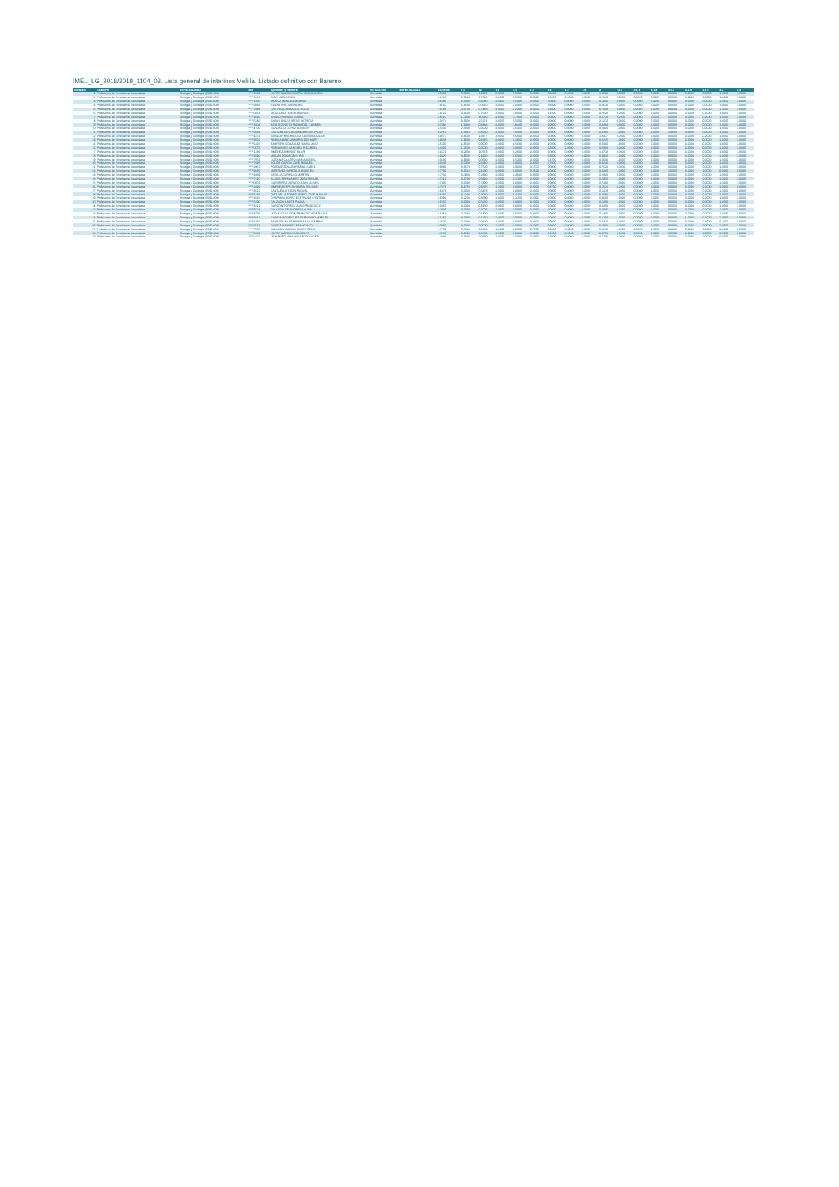IMEL_LG_2018/2019_1104_03. Lista general de interinos Melilla. Listado definitivo con Baremo
| NORDEN | CUERPO | ESPECIALIDAD | DNI | Apellidos y Nombre | SITUACION | ESPECIALIDAD | BAREMO | T1 | T2 | T3 | 1.1 | 1.2 | 1.3 | 1.4 | 1.5 | 2 | T3.1 | 3.1.1 | 3.1.2 | 3.1.3 | 3.1.4 | 3.1.5 | 3.2 | 3.3 |
| --- | --- | --- | --- | --- | --- | --- | --- | --- | --- | --- | --- | --- | --- | --- | --- | --- | --- | --- | --- | --- | --- | --- | --- | --- |
| 1 | Profesores de Enseñanza Secundaria | Biologia y Geologia (0590-008) | *****6203 | LOPEZ MARCOS MARIA INMACULADA | Admitida | | 8.5960 | 5.5000 | 1.0960 | 2.0000 | 5.5000 | 0.0000 | 0.0000 | 0.0000 | 0.0000 | 1.0960 | 0.0000 | 0.0000 | 0.0000 | 0.0000 | 0.0000 | 0.0000 | 1.0000 | 1.0000 |
| 2 | Profesores de Enseñanza Secundaria | Biologia y Geologia (0590-008) | *****1421 | RIOS MORA JUAN | Admitida | | 8.2610 | 5.5000 | 0.7610 | 2.0000 | 5.5000 | 0.0000 | 0.0000 | 0.0000 | 0.0000 | 0.7610 | 0.0000 | 0.0000 | 0.0000 | 0.0000 | 0.0000 | 0.0000 | 1.0000 | 1.0000 |
| 3 | Profesores de Enseñanza Secundaria | Biologia y Geologia (0590-008) | *****1955 | MUÑOZ MENDEZ MARINA | Admitida | | 8.1080 | 5.5000 | 0.6080 | 2.0000 | 5.5000 | 0.0000 | 0.0000 | 0.0000 | 0.0000 | 0.6080 | 0.0000 | 0.0000 | 0.0000 | 0.0000 | 0.0000 | 0.0000 | 1.0000 | 1.0000 |
| 4 | Profesores de Enseñanza Secundaria | Biologia y Geologia (0590-008) | *****6033 | AZNAR BROTON NURIA | Admitida | | 7.9110 | 5.8500 | 0.0610 | 2.0000 | 2.0000 | 0.0000 | 3.8500 | 0.0000 | 0.0000 | 0.0610 | 0.0000 | 0.0000 | 0.0000 | 0.0000 | 0.0000 | 0.0000 | 1.0000 | 1.0000 |
| 5 | Profesores de Enseñanza Secundaria | Biologia y Geologia (0590-008) | *****7094 | CASTRO CARRASCO JESÚS | Admitida | | 7.3130 | 4.5700 | 0.7430 | 2.0000 | 4.2200 | 0.0000 | 0.3500 | 0.0000 | 0.0000 | 0.7430 | 0.0000 | 0.0000 | 0.0000 | 0.0000 | 0.0000 | 0.0000 | 1.0000 | 1.0000 |
| 6 | Profesores de Enseñanza Secundaria | Biologia y Geologia (0590-008) | *****0463 | MOSCOSO TEJERO MANUEL | Admitida | | 6.9120 | 4.1500 | 0.7620 | 2.0000 | 1.0000 | 0.0000 | 3.1500 | 0.0000 | 0.0000 | 0.7620 | 0.2000 | 0.0000 | 0.0000 | 0.0000 | 0.0000 | 0.2000 | 1.0000 | 1.0000 |
| 7 | Profesores de Enseñanza Secundaria | Biologia y Geologia (0590-008) | *****3592 | ARNAU FARNOS ISABEL | Admitida | | 6.8110 | 1.7400 | 3.0710 | 2.0000 | 1.7400 | 0.0000 | 0.0000 | 0.0000 | 0.0000 | 3.0710 | 0.2000 | 0.0000 | 0.0000 | 0.0000 | 0.0000 | 0.2000 | 1.0000 | 1.0000 |
| 8 | Profesores de Enseñanza Secundaria | Biologia y Geologia (0590-008) | *****5246 | AMAYA AVILES IRENE PATRICIA | Admitida | | 5.0274 | 0.5000 | 2.5274 | 2.0000 | 0.5000 | 0.0000 | 0.0000 | 0.0000 | 0.0000 | 2.5274 | 0.0000 | 0.0000 | 0.0000 | 0.0000 | 0.0000 | 0.0000 | 1.0000 | 1.0000 |
| 9 | Profesores de Enseñanza Secundaria | Biologia y Geologia (0590-008) | *****1604 | BENITEZ NIETO MARIA DEL CARMEN | Admitida | | 4.7884 | 1.9400 | 0.8484 | 2.0000 | 1.9400 | 0.0000 | 0.0000 | 0.0000 | 0.0000 | 0.8484 | 0.0000 | 0.0000 | 0.0000 | 0.0000 | 0.0000 | 0.0000 | 1.0000 | 1.0000 |
| 10 | Profesores de Enseñanza Secundaria | Biologia y Geologia (0590-008) | *****4700 | GONZÁLEZ LÓPEZ AGUSTÍN | Admitida | | 4.5300 | 2.5300 | 0.0000 | 2.0000 | 2.5300 | 0.0000 | 0.0000 | 0.0000 | 0.0000 | 0.0000 | 1.0000 | 0.0000 | 1.0000 | 0.0000 | 0.0000 | 0.0000 | 1.0000 | 1.0000 |
| 11 | Profesores de Enseñanza Secundaria | Biologia y Geologia (0590-008) | *****9484 | CASTAÑEDA OJEDA MARIA DEL PILAR | Admitida | | 4.2210 | 1.3950 | 0.8260 | 2.0000 | 1.3500 | 0.0450 | 0.0000 | 0.0000 | 0.0000 | 0.8260 | 1.0000 | 0.0000 | 1.0000 | 1.0000 | 0.0000 | 0.0000 | 1.0000 | 1.0000 |
| 12 | Profesores de Enseñanza Secundaria | Biologia y Geologia (0590-008) | *****4371 | AMADOR RODRIGUEZ SANTIAGO JOSE | Admitida | | 3.9877 | 0.6500 | 1.3377 | 2.0000 | 0.6500 | 0.0000 | 0.0000 | 0.0000 | 0.0000 | 1.3377 | 0.2000 | 0.0000 | 0.0000 | 0.0000 | 0.0000 | 0.2000 | 1.0000 | 1.0000 |
| 13 | Profesores de Enseñanza Secundaria | Biologia y Geologia (0590-008) | *****8552 | PARIS ALMECIJA MARIA DEL MAR | Admitida | | 3.9845 | 1.1600 | 0.8245 | 2.0000 | 0.1100 | 0.0000 | 1.0500 | 0.0000 | 0.0000 | 0.8245 | 1.0000 | 0.0000 | 1.0000 | 0.0000 | 0.0000 | 0.0000 | 1.0000 | 1.0000 |
| 14 | Profesores de Enseñanza Secundaria | Biologia y Geologia (0590-008) | *****6497 | BARRERA GONZÁLEZ MARÍA JOSÉ | Admitida | | 3.5500 | 1.5500 | 0.0000 | 2.0000 | 0.5000 | 0.0000 | 1.0500 | 0.0000 | 0.0000 | 0.0000 | 1.0000 | 0.0000 | 0.0000 | 0.0000 | 0.0000 | 0.2000 | 1.0000 | 1.0000 |
| 16 | Profesores de Enseñanza Secundaria | Biologia y Geologia (0590-008) | *****0675 | FERNANDEZ SANCHEZ RICARDO | Admitida | | 3.4600 | 1.4600 | 0.0000 | 2.0000 | 0.0600 | 0.0000 | 0.3500 | 1.0500 | 0.0000 | 0.0000 | 0.0000 | 0.0000 | 0.0000 | 0.0000 | 0.0000 | 0.0000 | 1.0000 | 1.0000 |
| 17 | Profesores de Enseñanza Secundaria | Biologia y Geologia (0590-008) | *****1486 | JIMENEZ JIMENEZ PILAR | Admitida | | 3.3573 | 0.2800 | 1.0773 | 2.0000 | 0.2800 | 0.0000 | 0.0000 | 0.0000 | 0.0000 | 1.0773 | 0.0000 | 0.0000 | 0.0000 | 0.0000 | 0.0000 | 0.0000 | 1.0000 | 1.0000 |
| 18 | Profesores de Enseñanza Secundaria | Biologia y Geologia (0590-008) | *****3590 | MILLAN DOÑA CRISTINA | Admitida | | 3.3420 | 0.8500 | 0.4920 | 2.0000 | 0.5000 | 0.0000 | 0.3500 | 0.0000 | 0.0000 | 0.4920 | 1.0000 | 0.0000 | 1.0000 | 0.0000 | 0.0000 | 0.2000 | 1.0000 | 1.0000 |
| 19 | Profesores de Enseñanza Secundaria | Biologia y Geologia (0590-008) | *****7951 | COTAINA CASTRO MARIA ISABEL | Admitida | | 3.0590 | 0.9900 | 0.0690 | 2.0000 | 0.5200 | 0.0000 | 0.4700 | 0.0000 | 0.0000 | 0.0690 | 1.0000 | 0.0000 | 0.0000 | 0.0000 | 0.0000 | 0.0000 | 1.0000 | 1.0000 |
| 20 | Profesores de Enseñanza Secundaria | Biologia y Geologia (0590-008) | *****7695 | SOLER GARCIA JOSE MANUEL | Admitida | | 3.0240 | 0.7000 | 0.3240 | 2.0000 | 0.0000 | 0.0000 | 0.7000 | 0.0000 | 0.0000 | 0.3240 | 0.0000 | 0.0000 | 0.0000 | 0.0000 | 0.0000 | 0.0000 | 1.0000 | 1.0000 |
| 21 | Profesores de Enseñanza Secundaria | Biologia y Geologia (0590-008) | *****2067 | POZO ARJONA BARBARA ISABEL | Admitida | | 2.9090 | 0.1570 | 0.7520 | 2.0000 | 0.0000 | 0.1570 | 0.0000 | 0.0000 | 0.0000 | 0.7520 | 0.0000 | 0.0000 | 0.0000 | 0.0000 | 0.0000 | 0.0000 | 1.0000 | 1.0000 |
| 22 | Profesores de Enseñanza Secundaria | Biologia y Geologia (0590-008) | *****9636 | MARTINEZ GARCIA M ANGELES | Admitida | | 2.7790 | 0.3510 | 0.4280 | 2.0000 | 0.0000 | 0.3510 | 0.0000 | 0.0000 | 0.0000 | 0.4280 | 1.0000 | 0.0000 | 1.0000 | 1.0000 | 0.2000 | 1.0000 | 0.0000 | 0.0000 |
| 23 | Profesores de Enseñanza Secundaria | Biologia y Geologia (0590-008) | *****4889 | SEVILLA CARRILLO MARTIN | Admitida | | 2.7730 | 0.4900 | 0.2830 | 2.0000 | 0.4900 | 0.0000 | 0.0000 | 0.0000 | 0.0000 | 0.2830 | 0.0000 | 0.0000 | 0.0000 | 0.0000 | 0.0000 | 0.0000 | 1.0000 | 1.0000 |
| 24 | Profesores de Enseñanza Secundaria | Biologia y Geologia (0590-008) | *****7210 | ALACIS FERNANDEZ JUAN MIGUEL | Admitida | | 2.7610 | 0.1700 | 0.5910 | 2.0000 | 0.1700 | 0.0000 | 0.0000 | 0.0000 | 0.0000 | 0.5910 | 1.0000 | 0.0000 | 1.0000 | 0.0000 | 0.0000 | 0.0000 | 1.0000 | 1.0000 |
| 25 | Profesores de Enseñanza Secundaria | Biologia y Geologia (0590-008) | *****0851 | GUTIÉRREZ JURADO JUAN ULISES | Admitida | | 2.7400 | 0.0000 | 0.7400 | 2.0000 | 0.0000 | 0.0000 | 0.0000 | 0.0000 | 0.0000 | 0.7400 | 1.0000 | 0.0000 | 1.0000 | 0.0000 | 0.0000 | 0.0000 | 1.0000 | 1.0000 |
| 26 | Profesores de Enseñanza Secundaria | Biologia y Geologia (0590-008) | *****2891 | JIMENEZ ESPEJO MARIA DEL MAR | Admitida | | 2.7275 | 0.8750 | 0.6525 | 1.2000 | 0.0000 | 0.0000 | 0.8750 | 0.0000 | 0.0000 | 0.6525 | 0.2000 | 0.0000 | 0.0000 | 0.0000 | 0.0000 | 0.2000 | 1.0000 | 0.0000 |
| 27 | Profesores de Enseñanza Secundaria | Biologia y Geologia (0590-008) | *****8512 | SANTAELLA TIZON MIGUEL | Admitida | | 2.6478 | 0.0000 | 0.6478 | 2.0000 | 0.0000 | 0.0000 | 0.0000 | 0.0000 | 0.0000 | 0.6478 | 1.0000 | 0.0000 | 1.0000 | 0.0000 | 0.0000 | 0.2000 | 1.0000 | 0.0000 |
| 28 | Profesores de Enseñanza Secundaria | Biologia y Geologia (0590-008) | *****5335 | DIEZ DE LA TORRE PEREZ JOSE MANUEL | Admitida | | 2.6260 | 0.4200 | 0.2060 | 2.0000 | 0.4200 | 0.0000 | 0.0000 | 0.0000 | 0.0000 | 0.2060 | 1.0000 | 0.0000 | 1.0000 | 0.0000 | 0.0000 | 0.2000 | 1.0000 | 1.0000 |
| 29 | Profesores de Enseñanza Secundaria | Biologia y Geologia (0590-008) | *****4915 | CHAPMAN LOPEZ ESTEFANIA CYNTHIA | Admitida | | 2.5890 | 0.2200 | 0.3690 | 2.0000 | 0.2200 | 0.0000 | 0.0000 | 0.0000 | 0.0000 | 0.3690 | 1.0000 | 0.0000 | 0.0000 | 0.0000 | 0.0000 | 0.2000 | 1.0000 | 1.0000 |
| 30 | Profesores de Enseñanza Secundaria | Biologia y Geologia (0590-008) | *****5290 | CALZADO UARTE PAULA | Admitida | | 2.5250 | 0.0000 | 0.5250 | 2.0000 | 0.0000 | 0.0000 | 0.0000 | 0.0000 | 0.0000 | 0.5250 | 1.0000 | 0.0000 | 1.0000 | 0.0000 | 0.0000 | 0.0000 | 1.0000 | 1.0000 |
| 31 | Profesores de Enseñanza Secundaria | Biologia y Geologia (0590-008) | *****3311 | GARZON TORRES JUAN FRANCISCO | Admitida | | 2.3450 | 0.0000 | 0.3450 | 2.0000 | 0.0000 | 0.0000 | 0.0000 | 0.0000 | 0.0000 | 0.3450 | 1.0000 | 0.0000 | 0.0000 | 0.0000 | 0.0000 | 0.0000 | 1.0000 | 1.0000 |
| 32 | Profesores de Enseñanza Secundaria | Biologia y Geologia (0590-008) | *****5524 | GALLEGO DE ANDRES LAURA | Admitida | | 2.2005 | 0.0000 | 0.2005 | 2.0000 | 0.0000 | 0.0000 | 0.0000 | 0.0000 | 0.0000 | 0.2005 | 0.2000 | 0.0000 | 0.0000 | 0.0000 | 0.0000 | 0.2000 | 1.0000 | 1.0000 |
| 33 | Profesores de Enseñanza Secundaria | Biologia y Geologia (0590-008) | *****8796 | NOGALES MUÑOZ FRANCISCA DE PAULA | Admitida | | 2.1460 | 0.0060 | 0.1400 | 2.0000 | 0.0000 | 0.0000 | 0.0000 | 0.0060 | 0.0000 | 0.1400 | 1.0000 | 0.0000 | 1.0000 | 0.0000 | 0.0000 | 0.0000 | 1.0000 | 1.0000 |
| 34 | Profesores de Enseñanza Secundaria | Biologia y Geologia (0590-008) | *****6912 | GARCIA RODRIGUEZ FERNANDO MANUEL | Admitida | | 2.1250 | 0.0000 | 0.1250 | 2.0000 | 0.0000 | 0.0000 | 0.0000 | 0.0000 | 0.0000 | 0.1250 | 1.0000 | 0.0000 | 0.0000 | 0.0000 | 1.0000 | 0.2000 | 1.0000 | 0.0000 |
| 35 | Profesores de Enseñanza Secundaria | Biologia y Geologia (0590-008) | *****6365 | BENBERKAN BENBERKAN MUSTAPHA | Admitida | | 2.0320 | 0.0000 | 0.0320 | 2.0000 | 0.0000 | 0.0000 | 0.0000 | 0.0000 | 0.0000 | 0.0320 | 0.4000 | 0.0000 | 0.0000 | 0.0000 | 0.0000 | 0.4000 | 0.7000 | 1.0000 |
| 36 | Profesores de Enseñanza Secundaria | Biologia y Geologia (0590-008) | *****3531 | GARCIA RAMIREZ FRANCISCO | Admitida | | 2.0000 | 0.0000 | 0.0000 | 2.0000 | 0.0000 | 0.0000 | 0.0000 | 0.0000 | 0.0000 | 0.0000 | 0.0000 | 0.0000 | 0.0000 | 0.0000 | 0.0000 | 0.0000 | 1.0000 | 1.0000 |
| 37 | Profesores de Enseñanza Secundaria | Biologia y Geologia (0590-008) | *****7006 | GALLEGO GARCIA JAVIER CELIO | Admitida | | 1.7750 | 0.7500 | 0.0250 | 1.0000 | 0.0000 | 0.7500 | 0.0000 | 0.0000 | 0.0000 | 0.0250 | 1.0000 | 0.0000 | 1.0000 | 0.0000 | 0.0000 | 0.0000 | 0.0000 | 1.0000 |
| 38 | Profesores de Enseñanza Secundaria | Biologia y Geologia (0590-008) | *****6202 | LOPEZ MARCOS ANA BELEN | Admitida | | 1.4750 | 0.0000 | 0.4750 | 1.0000 | 0.0000 | 0.0000 | 0.0000 | 0.0000 | 0.0000 | 0.4750 | 0.0000 | 0.0000 | 0.0000 | 0.0000 | 0.0000 | 0.0000 | 0.0000 | 1.0000 |
| 39 | Profesores de Enseñanza Secundaria | Biologia y Geologia (0590-008) | *****2407 | MOHAMED MOHAND ABDELKADER | Admitida | | 1.4280 | 0.3500 | 0.0780 | 1.0000 | 0.0000 | 0.0000 | 0.3500 | 0.0000 | 0.0000 | 0.0780 | 0.0000 | 0.0000 | 0.0000 | 0.0000 | 0.0000 | 0.0000 | 0.0000 | 1.0000 |